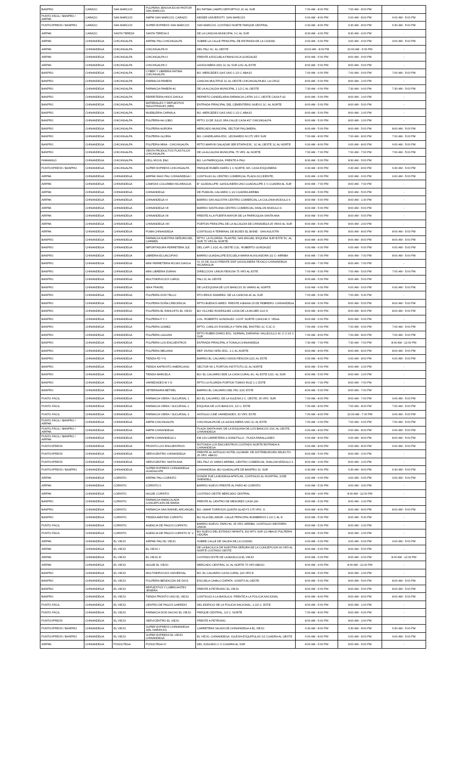| BANPRO | CARAZO | SAN MARCOS | PULPERIA JEHOVA ES MI PASTOR SAN MARCOS | BO FATIMA CAMPO DEPORTIVO 2C AL SUR | 7:00 AM - 8:00 PM | 7:00 AM - 8:00 PM | - |
| PUNTO FÁCIL / BANPRO / AIRPAK | CARAZO | SAN MARCOS | AMPM SAN MARCOS, CARAZO | KEISER UNIVERSITY, SAN MARCOS | 6:00 AM - 8:00 PM | 6:00 AM - 8:00 PM | 6:00 AM - 5:00 PM |
| PUNTOXPRESS / BANPRO | CARAZO | SAN MARCOS | SUPER EXPRESS SAN MARCOS | SAN MARCOS, COSTADO NORTE PARQUE CENTRAL | 6:30 AM - 8:00 PM | 6:30 AM - 8:00 PM | 6:30 AM - 5:00 PM |
| AIRPAK | CARAZO | SANTA TEREZA | SANTA TERESA II | DE LA CANCHA MUNICIPAL 3 C AL SUR | 8:30 AM - 4:00 PM | 8:30 AM - 4:00 PM | - |
| AIRPAK | CHINANDEGA | CHICHIGALPA | AIRPAK PALI CHICHIGALPA | SOBRE LA CALLE PRINCIPAL DE ENTRADA DE LA CIUDAD. | 9:00 AM - 6:00 PM | 9:00 AM - 6:00 PM | 9:00 AM - 5:00 PM |
| AIRPAK | CHINANDEGA | CHICHIGALPA | CHICHIGALPA III | DEL PALI 3C. AL OESTE | 10:00 AM - 8:00 PM | 10:00 AM - 5:00 PM | - |
| AIRPAK | CHINANDEGA | CHICHIGALPA | CHICHIGALPA IV | FRENTE A ESCUELA FRANCISCA GONZALEZ | 8:00 AM - 5:00 PM | 8:00 AM - 5:00 PM | - |
| AIRPAK | CHINANDEGA | CHICHIGALPA | CHICHIGALPA V | GASOLINERA UNO 1C AL SUR 1/2C AL ESTE | 8:00 AM - 5:00 PM | 8:00 AM - 5:00 PM | - |
| BANPRO | CHINANDEGA | CHICHIGALPA | CYBER Y LIBRERIA FATIMA CHICHIGALPA | BO. MERCEDES GAS UNO 1 1/2 C ABAJO | 7:00 AM - 6:00 PM | 7:00 AM - 6:00 PM | 7:00 AM - 5:00 PM |
| BANPRO | CHINANDEGA | CHICHIGALPA | FARMACIA PAMEFA | CANCHA MULTIPLE 1C AL OESTE CHICHIGALPA BO. LA CRUZ | 8:00 AM - 5:00 PM | 8:00 AM - 1:00 PM | - |
| BANPRO | CHINANDEGA | CHICHIGALPA | FARMACIA PAMEFA #1 | DE LA ALCALDIA MUNICIPAL 1 1/2 C AL OESTE | 7:30 AM - 6:00 PM | 7:30 AM - 6:00 PM | 7:30 AM - 5:00 PM |
| BANPRO | CHINANDEGA | CHICHIGALPA | FERRETERIA HNOS DAVILA | REPARTO CANDELARIA FARMACIA CATIN 1/2 C OESTE CASA F-42 | 8:00 AM - 5:00 PM | 8:00 AM - 1:00 PM | - |
| BANPRO | CHINANDEGA | CHICHIGALPA | MATERIALES Y REPUESTOS INDUSTRIALES (MRI) | ENTRADA PRINCIPAL DEL CEMENTERIO NUEVO 1C. AL NORTE | 8:00 AM - 5:00 PM | 8:00 AM - 5:00 PM | - |
| BANPRO | CHINANDEGA | CHICHIGALPA | MUEBLERIA CARWILA | BO. MERCEDES GAS UNO 1 1/2 C ABAJO | 8:00 AM - 5:00 PM | 8:00 AM - 1:00 PM | - |
| BANPRO | CHINANDEGA | CHICHIGALPA | PULPERIA AA LOBO | RPTO 13 DE JULIO 1RA CALLE CASA #17 CHICHIGALPA | 8:00 AM - 5:00 PM | 8:00 AM - 1:00 PM | - |
| BANPRO | CHINANDEGA | CHICHIGALPA | PULPERIA AURORA | MERCADO MUNICIPAL SECTOR PALOMERA, | 8:00 AM - 5:00 PM | 8:00 AM - 5:00 PM | 8:00 AM - 5:00 PM |
| BANPRO | CHINANDEGA | CHICHIGALPA | PULPERIA GLORIA | BO. CANDELARIA ESC. LEONARDO M 175 VRS SUR | 7:00 AM - 8:00 PM | 7:00 AM - 8:00 PM | 7:00 AM - 5:00 PM |
| BANPRO | CHINANDEGA | CHICHIGALPA | PULPERIA MINA - CHICHIGALPA | RPTO MARVIN SALAZAR 3ER ETAPA ESC. 1C AL OESTE 1C AL NORTE | 6:00 AM - 8:00 PM | 6:00 AM - 8:00 PM | 6:00 AM - 5:00 PM |
| BANPRO | CHINANDEGA | CHICHIGALPA | VENTA PRODUCTOS PLASTICOS CHICHIGALPA | DE LA ALCALDIA MUNICIPAL 75 VRS. AL NORTE | 7:00 AM - 7:00 PM | 7:00 AM - 7:00 PM | 7:00 AM - 5:00 PM |
| FAMAMIGO | CHINANDEGA | CHICHIGALPA | CELL MOVIL E&C | BO. LA PARROQUIA, FRENTE A PALI | 8:30 AM - 5:00 PM | 8:30 AM - 5:00 PM | - |
| PUNTOXPRESS / BANPRO | CHINANDEGA | CHICHIGALPA | SUPER EXPRESS CHICHIGALPA | PARQUE RUBÉN DARÍO 1 C NORTE, M/I, CASA ESQUINERA | 6:30 AM - 8:00 PM | 6:30 AM - 8:00 PM | 6:30 AM - 5:00 PM |
| AIRPAK | CHINANDEGA | CHINANDEGA | AIRPAK MAXI PALI CHINANDEGA I | CONTIGUO AL CENTRO COMERCIAL PLAZA OCCIDENTE, | 9:00 AM - 6:00 PM | 9:00 AM - 6:00 PM | 9:00 AM - 5:00 PM |
| AIRPAK | CHINANDEGA | CHINANDEGA | CAMISAS COLUMBIA NICARAGUA | B° GUADALUPE: GASOLINERA UNO GUADALUPE 3 ½ CUADRA AL SUR | 8:00 AM - 7:00 PM | 8:00 AM - 7:00 PM | - |
| AIRPAK | CHINANDEGA | CHINANDEGA | CHINANDEGA | DE PUMA EL CALVARIO 1.1/2 CUADRA ARRIBA | 8:00 AM - 5:00 PM | 8:00 AM - 5:00 PM | - |
| AIRPAK | CHINANDEGA | CHINANDEGA | CHINANDEGA VI | BARRIO SAN AGUSTIN CENTRO COMERCIAL LA COLONIA MODULO 6 | 8:00 AM - 5:00 PM | 8:00 AM - 1:30 PM | - |
| AIRPAK | CHINANDEGA | CHINANDEGA | CHINANDEGA VII | BARRIO SANTA ANA CENTRO COMERCIAL SHALON MODULO 4 | 8:00 AM - 5:00 PM | 8:00 AM - 5:00 PM | - |
| AIRPAK | CHINANDEGA | CHINANDEGA | CHINANDEGA XII | FRENTE A LA PUERTA MAYOR DE LA PARROQUIA SANTA ANA | 8:00 AM - 5:00 PM | 8:00 AM - 5:00 PM | - |
| AIRPAK | CHINANDEGA | CHINANDEGA | CHINANDEGA XIII | PORTON PRINCIPAL DE LA ALCALDIA DE CHINADEGA 25 VRAS AL SUR | 8:00 AM - 5:00 PM | 8:00 AM - 2:00 PM | - |
| AIRPAK | CHINANDEGA | CHINANDEGA | PUMA CHINANDEGA | CONTIGUO A TERMINAL DE BUSES EL BISNE - SAN AGUSTÍN | 8:00 AM - 8:00 PM | 8:00 AM - 8:00 PM | 8:00 AM - 5:00 PM |
| BANPRO | CHINANDEGA | CHINANDEGA | FARMACIA NUESTRA SEÑORA DEL CARMEN | RPTO. LA FLORIDA- PLANTEL SAN MIGUEL ESQUINA SUR ESTE 5C. AL SUR 75 VRS AL NORTE- | 8:00 AM - 8:00 PM | 8:00 AM - 8:00 PM | 8:00 AM - 5:00 PM |
| BANPRO | CHINANDEGA | CHINANDEGA | IMPORTADORA FERRETERA JLE | DEL CAPI 1 1/2C AL OESTE COL. ROBERTO GONZALEZ | 6:00 AM - 6:00 PM | 6:00 AM - 6:00 PM | 6:00 AM - 5:00 PM |
| BANPRO | CHINANDEGA | CHINANDEGA | LIBRERIA ECUACOPIAS | BARRIO GUADALUPE ESCUELA MARIA AUXILIADORA 1/2 C- ARRIBA | 8:00 AM - 7:00 PM | 8:00 AM - 7:00 PM | 8:00 AM - 5:00 PM |
| BANPRO | CHINANDEGA | CHINANDEGA | MINI FERRETERIA ROJAS DAVILA | VL 15 DE JULIO FRENTE DDF GASOLINERA TEXACO CHINANDEGA NICARAGUA | 8:00 AM - 7:00 PM | 8:00 AM - 7:00 PM | - |
| BANPRO | CHINANDEGA | CHINANDEGA | MINI LIBRERIA DURAN | DIRECCION: UNION FENOSA 75 VRS AL ESTE | 7:00 AM - 5:00 PM | 7:00 AM - 5:00 PM | 7:00 AM - 5:00 PM |
| BANPRO | CHINANDEGA | CHINANDEGA | MULTISERVICIOS CAROL | PALI 2C AL OESTE | 8:00 AM - 5:00 PM | 8:00 AM - 5:00 PM | - |
| BANPRO | CHINANDEGA | CHINANDEGA | NIKA TRAVEL | DE LA ESQUINA DE LOS BANCOS 30 VARAS AL NORTE | 6:00 AM - 6:00 PM | 6:00 AM - 6:00 PM | 6:00 AM - 5:00 PM |
| BANPRO | CHINANDEGA | CHINANDEGA | PULPERIA DON TELLO | RTO ERICK RAMIREZ- DE LA CANCHA 4C AL SUR | 7:00 AM - 5:30 PM | 7:00 AM - 5:30 PM | - |
| BANPRO | CHINANDEGA | CHINANDEGA | PULPERIA DOÑA CRECENCIA | RPTO BUENOS AIRES. FRENTE A BAHIA 15 DE FEBRERO- CHINANDEGA | 8:00 AM - 5:00 PM | 8:00 AM - 5:00 PM | 8:00 AM - 5:00 PM |
| BANPRO | CHINANDEGA | CHINANDEGA | PULPERIA EL RANCHITO EL VIEJO | BO VILCHEZ RODRIGUEZ CASA DE LA MUJER 21/2 N | 8:00 AM - 8:00 PM | 8:00 AM - 8:00 PM | 8:00 AM - 5:00 PM |
| BANPRO | CHINANDEGA | CHINANDEGA | PULPERIA F Y J | COL. ROBERTO GONZALEZ- COST. NORTE CANCHA S. VEGA- | 8:00 AM - 6:00 PM | 8:00 AM - 6:00 PM | - |
| BANPRO | CHINANDEGA | CHINANDEGA | PULPERIA GOMEZ | RPTO. CARLOS FONSECA II TAPA DEL RASTRO 1C S 2C O | 7:00 AM - 6:00 PM | 7:00 AM - 6:00 PM | 7:00 AM - 5:00 PM |
| BANPRO | CHINANDEGA | CHINANDEGA | PULPERIA LAGUNA | RPTO RUBEN DARIO ESC. NORMAL DARWING VALLECILLO 4C O 3 1/2 C SUR | 7:00 AM - 8:00 PM | 7:00 AM - 8:00 PM | 7:00 AM - 5:00 PM |
| BANPRO | CHINANDEGA | CHINANDEGA | PULPERIA LOS ENCUENTROS | ENTRADA PRINCIPAL A TONALA CHINANDEGA | 7:30 AM - 7:00 PM | 7:30 AM - 7:00 PM | 8:00 AM - 12:00 PM |
| BANPRO | CHINANDEGA | CHINANDEGA | PULPERIA MELANIA | REP. DIVINO NIÑO ESC. 1 C AL NORTE | 8:00 AM - 8:00 PM | 8:00 AM - 8:00 PM | 8:00 AM - 5:00 PM |
| BANPRO | CHINANDEGA | CHINANDEGA | TIENDA FD Y N | BARRIO EL CALVARIO UNION FENOSA 1/2C AL ESTE | 6:00 AM - 8:00 PM | 6:00 AM - 8:00 PM | 6:00 AM - 5:00 PM |
| BANPRO | CHINANDEGA | CHINANDEGA | TIENDA KAPRIXITO AMERICANO | SECTOR N0.1 PORTON INSTITUTO 2C AL NORTE | 8:00 AM - 5:00 PM | 8:00 AM - 1:00 PM | - |
| BANPRO | CHINANDEGA | CHINANDEGA | TIENDA MARCELA | BO- EL CALVARIO EDE LA CASA CURAL 4C- AL ESTE 1/2C- AL SUR | 8:00 AM - 5:00 PM | 8:00 AM - 1:00 PM | - |
| BANPRO | CHINANDEGA | CHINANDEGA | VARIEDADES M Y D | RPTO LA FLORIDA PORTON TOMAS RUIZ 1 C ESTE | 8:00 AM - 7:00 PM | 8:00 AM - 7:00 PM | - |
| BANPRO | CHINANDEGA | CHINANDEGA | VETERINARIA BETHEL | BARRIO EL CALVARIO DEL FDL 1/2C ESTE | 8:00 AM - 5:00 PM | 8:00 AM - 7:00 PM | - |
| PUNTO FÁCIL | CHINANDEGA | CHINANDEGA | FARMACIA VIERA / SUCURSAL 1 | BO EL CALVARIO, DE LA IGLESIA 2 C. OESTE, 30 VRS. SUR | 7:00 AM - 8:00 PM | 8:00 AM - 7:00 PM | 9:00 AM - 5:00 PM |
| PUNTO FÁCIL | CHINANDEGA | CHINANDEGA | FARMACIA VIERA / SUCURSAL 2 | ESQUINA DE LOS BANCOS, 1/2 C. ESTE | 7:00 AM - 8:00 PM | 7:00 AM - 8:00 PM | 7:00 AM - 5:00 PM |
| PUNTO FÁCIL | CHINANDEGA | CHINANDEGA | FARMACIA VIERA / SUCURSAL 3 | ANTIGUO CINE VARIEDADES, 30 VRS. ESTE | 7:00 AM - 8:00 PM | 10:00 AM - 7:00 PM | 9:00 AM - 5:00 PM |
| PUNTO FÁCIL / BANPRO / AIRPAK | CHINANDEGA | CHINANDEGA | AMPM CHICHIGALPA | CHICHIGALPA DE LA GASOLINERA UNO 1C AL ESTE. | 7:00 AM - 6:00 PM | 7:00 AM - 6:00 PM | 7:00 AM - 5:00 PM |
| PUNTO FÁCIL / BANPRO / AIRPAK | CHINANDEGA | CHINANDEGA | AMPM CHINANDEGA | PLAZA SANTA ANA, DE LA ESQUINA DE LOS BANCOS 1/2C AL OESTE, CHINANDEGA | 6:00 AM - 8:00 PM | 6:00 AM - 8:00 PM | 6:00 AM - 5:00 PM |
| PUNTO FÁCIL / BANPRO / AIRPAK | CHINANDEGA | CHINANDEGA | AMPM CHINANDEGA 2 | KM 133 CARRETERA a SOMOTILLO , PLAZA FARALLONES | 6:00 AM - 8:00 PM | 6:00 AM - 8:00 PM | 8:00 AM - 5:00 PM |
| PUNTOXPRESS | CHINANDEGA | CHINANDEGA | PRONTO LOS ENCUENTROS | ROTONDA LOS ENCUENTROS COSTADO NORTE ENTRADA A CHINANDEGA | 6:00 AM - 8:00 PM | 6:00 AM - 8:00 PM | 6:00 AM - 5:00 PM |
| PUNTOXPRESS | CHINANDEGA | CHINANDEGA | SERVICENTRO CHINANDEGA | FRENTE AL ANTIGUO HOTEL GLOMAR. DE DISTRIBUIDORA SELECTO 25 VRS. ABAJO. | 8:00 AM - 5:00 PM | 8:00 AM - 2:00 PM | - |
| PUNTOXPRESS | CHINANDEGA | CHINANDEGA | SERVICENTRO SANTA ANA | DEL PALÍ 20 VARAS ARRIBA, CENTRO COMERCIAL SHALOM MÓDULO 6. | 8:00 AM - 4:30 PM | 8:00 AM - 1:00 PM | - |
| PUNTOXPRESS / BANPRO | CHINANDEGA | CHINANDEGA | SUPER EXPRESS CHINANDEGA GUADALUPE | CHINANDEGA, BO GUADALUPE DE BANPRO 3C SUR | 6:30 AM - 8:00 PM | 6:30 AM - 8:00 PM | 6:30 AM - 5:00 PM |
| AIRPAK | CHINANDEGA | CORINTO | AIRPAK PALI CORINTO | DONDE FUE LA BODEGA APATLAN, CONTIGUO AL HOSPITAL JOSE SHENDELL | 9:00 AM - 6:00 PM | 9:00 AM - 6:00 PM | 9:00 AM - 5:00 PM |
| AIRPAK | CHINANDEGA | CORINTO | CORINTO II | BARRIO NUEVO FRENTE AL FARO #2 CORINTO | 9:00 AM - 5:30 PM | 9:00 AM - 3:00 PM | - |
| AIRPAK | CHINANDEGA | CORINTO | IAGUEI CORINTO | COSTADO OESTE MERCADO CENTRAL | 8:00 AM - 4:00 PM | 8:00 AM - 12:00 PM | - |
| BANPRO | CHINANDEGA | CORINTO | FARMACIA INMACULADA CONCEPCION DE MARIA | FRENTE AL CENTRO DE MENORES CASA 290 | 8:00 AM - 5:00 PM | 8:00 AM - 1:00 PM | - |
| BANPRO | CHINANDEGA | CORINTO | FARMACIA SAN RAFAEL ARCANGEL | BO. OMAR TORRIJOS QUINTA GLADYS 175 VRS. O | 8:00 AM - 8:00 PM | 8:00 AM - 8:00 PM | 8:00 AM - 5:00 PM |
| BANPRO | CHINANDEGA | CORINTO | TIENDA AMISTAD CORINTO | BO ISLA DEL AMOR- CALLE PRINCIPAL BOMBEROS 2 1/2 C AL N | 8:00 AM - 5:30 PM | 8:00 AM - 5:30 PM | - |
| PUNTO FÁCIL | CHINANDEGA | CORINTO | AGENCIA DE PAGOS CORINTO | BARRIO NUEVO, FARO #2, 25 VRS. ARRIBA, CONTIGUO WESTERN UNION | 8:00 AM - 5:00 PM | 8:00 AM - 1:00 PM | - |
| PUNTO FÁCIL | CHINANDEGA | CORINTO | AGENCIA DE PAGOS CORINTO N° 2 | BO NUEVO DEL ESTADIO INFANTIL 300 MTS SUR 1/2 ABAJO PULPERIA VIDOÑA. | 8:00 AM - 5:00 PM | 8:00 AM - 1:00 PM | - |
| AIRPAK | CHINANDEGA | EL VIEJO | AIRPAK PALI EL VIEJO | SOBRE CALLE DE SALIDA DE LA CIUDAD, | 9:00 AM - 6:00 PM | 9:00 AM - 6:00 PM | 9:00 AM - 5:00 PM |
| AIRPAK | CHINANDEGA | EL VIEJO | EL VIEJO I | DE LA BACILICA DE NUESTRA SEÑORA DE LA CONCEPCION 90 VRS AL NORTE COSTADO OESTE | 8:00 AM - 5:00 PM | 8:00 AM - 5:00 PM | - |
| AIRPAK | CHINANDEGA | EL VIEJO | EL VIEJO III | COSTADO ESTE DE LA BASILICA EL VIEJO | 8:00 AM - 6:00 PM | 8:00 AM - 6:00 PM | 8:00 AM - 12:00 PM |
| AIRPAK | CHINANDEGA | EL VIEJO | IAGUEI EL VIEJO | MERCADO CENTRAL 1C AL NORTE 75 VRS ABAJO | 8:00 AM - 4:00 PM | 8:00 AM - 12:00 PM | - |
| BANPRO | CHINANDEGA | EL VIEJO | MULTISERVICIOS UNIVERSAL | BO. EL CALVARIO CASA CURAL 220 VRS E | 8:00 AM - 5:00 PM | 8:00 AM - 1:00 PM | - |
| BANPRO | CHINANDEGA | EL VIEJO | PULPERIA BENDICION DE DIOS | ESCUELA CAMILO ZAPATA- 100MTS AL OESTE | 8:00 AM - 5:00 PM | 8:00 AM - 5:00 PM | 8:00 AM - 5:00 PM |
| BANPRO | CHINANDEGA | EL VIEJO | REPUESTOS Y LUBRICANTES JENEIRA | FRENTE A PETRONIC EL VIEJO | 8:00 AM - 5:00 PM | 8:00 AM - 5:00 PM | 8:00 AM - 5:00 PM |
| BANPRO | CHINANDEGA | EL VIEJO | TIENDA PRONTO UNO EL VIEJO | CONTIGUO A LA BASILICA- FRENTE A LA POLICIA NACIONAL | 8:00 AM - 8:00 PM | 8:00 AM - 8:00 PM | 8:00 AM - 5:00 PM |
| PUNTO FÁCIL | CHINANDEGA | EL VIEJO | CENTRO DE PAGOS GARRIDO | DEL EDIFICIO DE LA POLICIA NACIONAL, 1-1/2 C. ESTE | 8:00 AM - 5:00 PM | 8:00 AM - 1:00 PM | - |
| PUNTO FÁCIL | CHINANDEGA | EL VIEJO | FARMACIA DON NACHO EL VIEJO | PARQUE CENTRAL, 1/2 C. NORTE | 7:00 AM - 8:00 PM | 8:00 AM - 6:00 PM | - |
| PUNTOXPRESS | CHINANDEGA | EL VIEJO | SERVICENTRO EL VIEJO | FRENTE A PETRONIC. | 8:00 AM - 5:00 PM | 8:00 AM - 2:00 PM | - |
| PUNTOXPRESS / BANPRO | CHINANDEGA | EL VIEJO | SUPER EXPRESS CHINANDEGA 2(EL NARANJO) | CARRETERA SALIDA DE CHINANDEGA A EL VIEJO. | 6:30 AM - 8:00 PM | 6:30 AM - 8:00 PM | 6:30 AM - 5:00 PM |
| PUNTOXPRESS / BANPRO | CHINANDEGA | EL VIEJO | SUPER EXPRESS EL VIEJO CHINANDEGA | EL VIEJO, CHINANDEGA. IGLESIA ESQUIPULAS 1/2 CUADRA AL OESTE. | 6:00 AM - 8:00 PM | 6:00 AM - 8:00 PM | 6:00 AM - 5:00 PM |
| AIRPAK | CHINANDEGA | POSOLTEGA | POSOLTEGA IV | DEL JUZGADO 2 ½ CUADRA AL SUR | 8:00 AM - 5:00 PM | 8:00 AM - 5:00 PM | - |